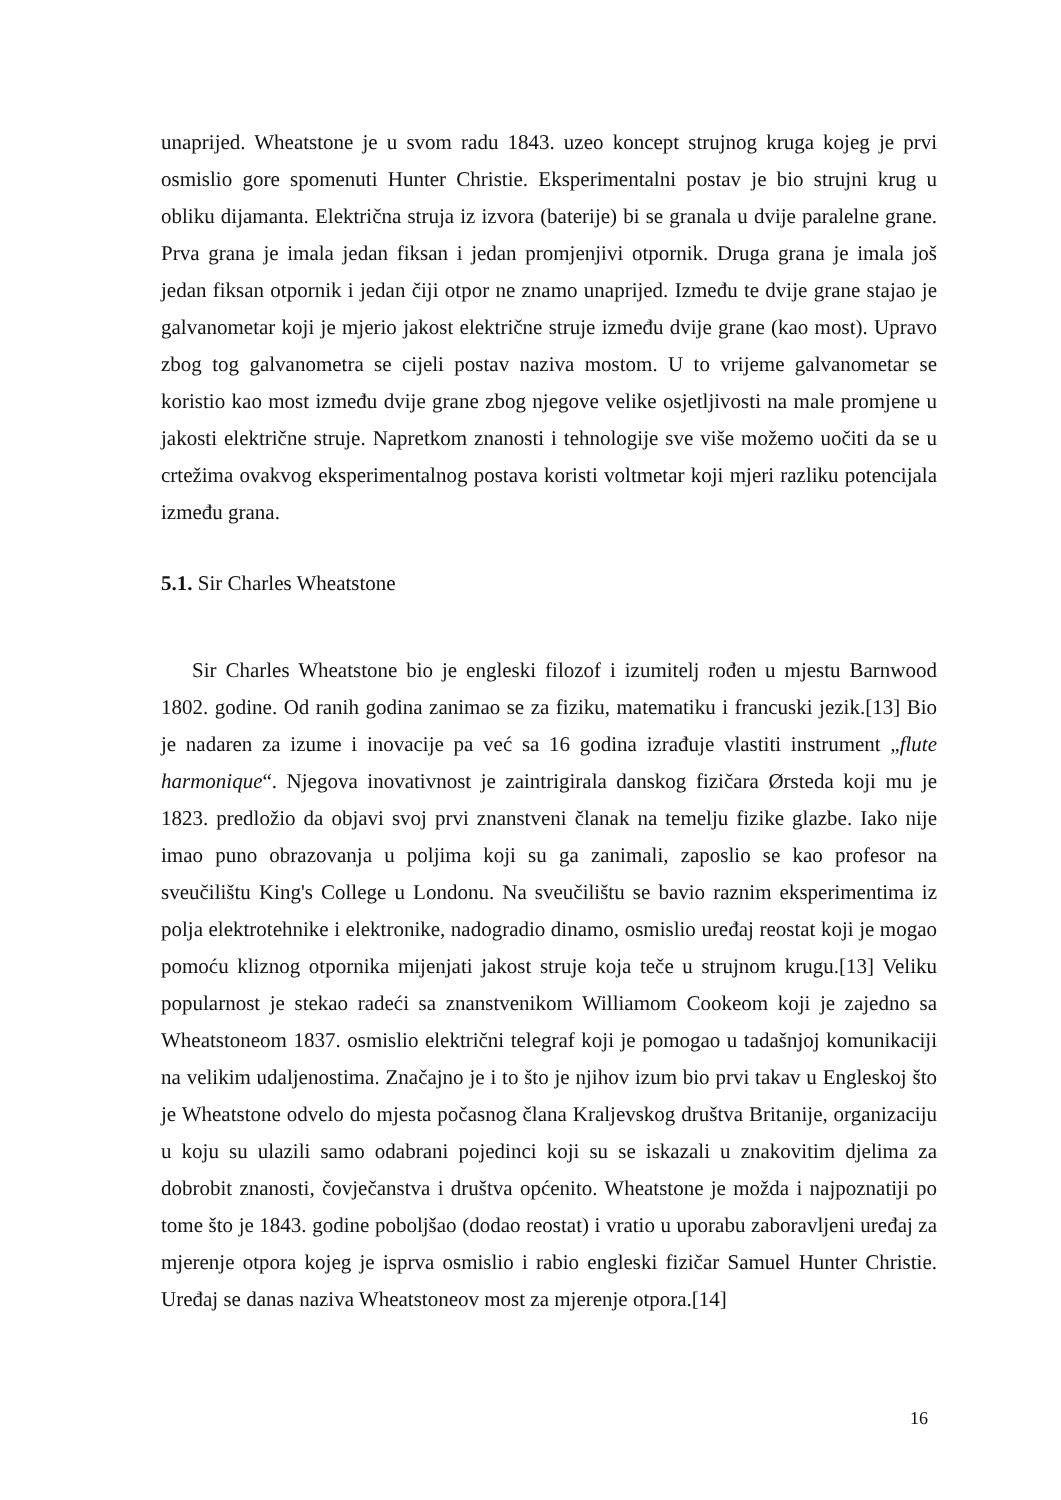unaprijed. Wheatstone je u svom radu 1843. uzeo koncept strujnog kruga kojeg je prvi osmislio gore spomenuti Hunter Christie. Eksperimentalni postav je bio strujni krug u obliku dijamanta. Električna struja iz izvora (baterije) bi se granala u dvije paralelne grane. Prva grana je imala jedan fiksan i jedan promjenjivi otpornik. Druga grana je imala još jedan fiksan otpornik i jedan čiji otpor ne znamo unaprijed. Između te dvije grane stajao je galvanometar koji je mjerio jakost električne struje između dvije grane (kao most). Upravo zbog tog galvanometra se cijeli postav naziva mostom. U to vrijeme galvanometar se koristio kao most između dvije grane zbog njegove velike osjetljivosti na male promjene u jakosti električne struje. Napretkom znanosti i tehnologije sve više možemo uočiti da se u crtežima ovakvog eksperimentalnog postava koristi voltmetar koji mjeri razliku potencijala između grana.
5.1. Sir Charles Wheatstone
Sir Charles Wheatstone bio je engleski filozof i izumitelj rođen u mjestu Barnwood 1802. godine. Od ranih godina zanimao se za fiziku, matematiku i francuski jezik.[13] Bio je nadaren za izume i inovacije pa već sa 16 godina izrađuje vlastiti instrument „flute harmonique“. Njegova inovativnost je zaintrigirala danskog fizičara Ørsteda koji mu je 1823. predložio da objavi svoj prvi znanstveni članak na temelju fizike glazbe. Iako nije imao puno obrazovanja u poljima koji su ga zanimali, zaposlio se kao profesor na sveučilištu King's College u Londonu. Na sveučilištu se bavio raznim eksperimentima iz polja elektrotehnike i elektronike, nadogradio dinamo, osmislio uređaj reostat koji je mogao pomoću kliznog otpornika mijenjati jakost struje koja teče u strujnom krugu.[13] Veliku popularnost je stekao radeći sa znanstvenikom Williamom Cookeom koji je zajedno sa Wheatstoneom 1837. osmislio električni telegraf koji je pomogao u tadašnjoj komunikaciji na velikim udaljenostima. Značajno je i to što je njihov izum bio prvi takav u Engleskoj što je Wheatstone odvelo do mjesta počasnog člana Kraljevskog društva Britanije, organizaciju u koju su ulazili samo odabrani pojedinci koji su se iskazali u znakovitim djelima za dobrobit znanosti, čovječanstva i društva općenito. Wheatstone je možda i najpoznatiji po tome što je 1843. godine poboljšao (dodao reostat) i vratio u uporabu zaboravljeni uređaj za mjerenje otpora kojeg je isprva osmislio i rabio engleski fizičar Samuel Hunter Christie. Uređaj se danas naziva Wheatstoneov most za mjerenje otpora.[14]
16